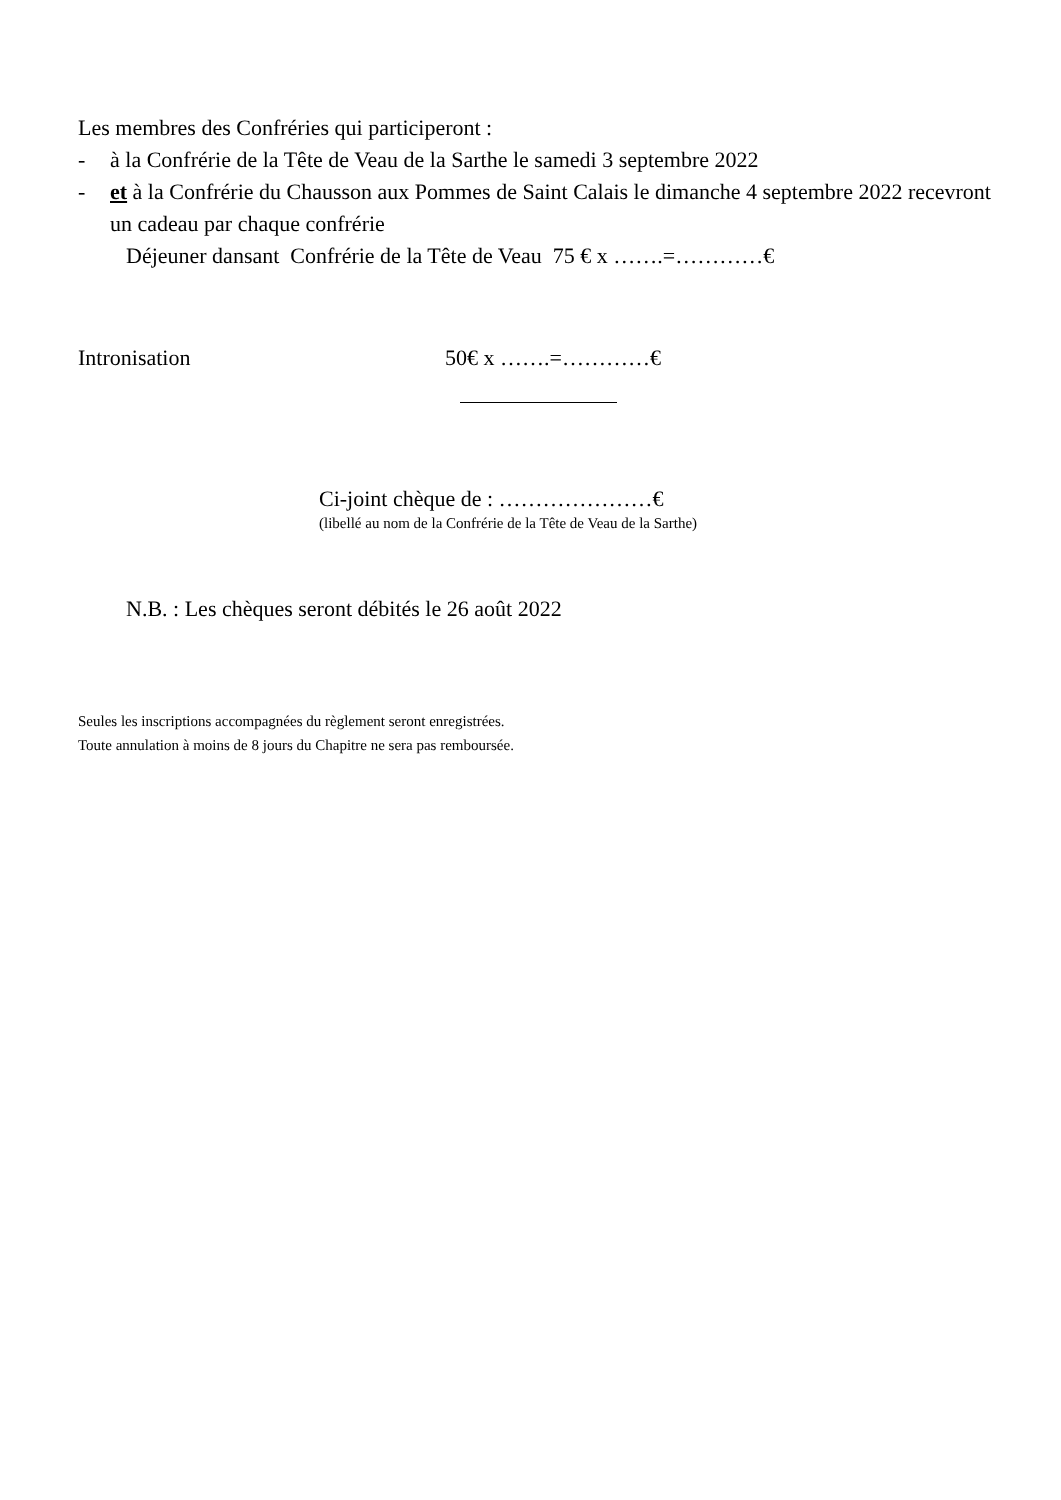Les membres des Confréries qui participeront :
- à la Confrérie de la Tête de Veau de la Sarthe le samedi 3 septembre 2022
- et à la Confrérie du Chausson aux Pommes de Saint Calais le dimanche 4 septembre 2022 recevront un cadeau par chaque confrérie
Déjeuner dansant Confrérie de la Tête de Veau 75 € x …….=…………€
Intronisation 50€ x …….=…………€
Ci-joint chèque de : …………………€
(libellé au nom de la Confrérie de la Tête de Veau de la Sarthe)
N.B. : Les chèques seront débités le 26 août 2022
Seules les inscriptions accompagnées du règlement seront enregistrées.
Toute annulation à moins de 8 jours du Chapitre ne sera pas remboursée.